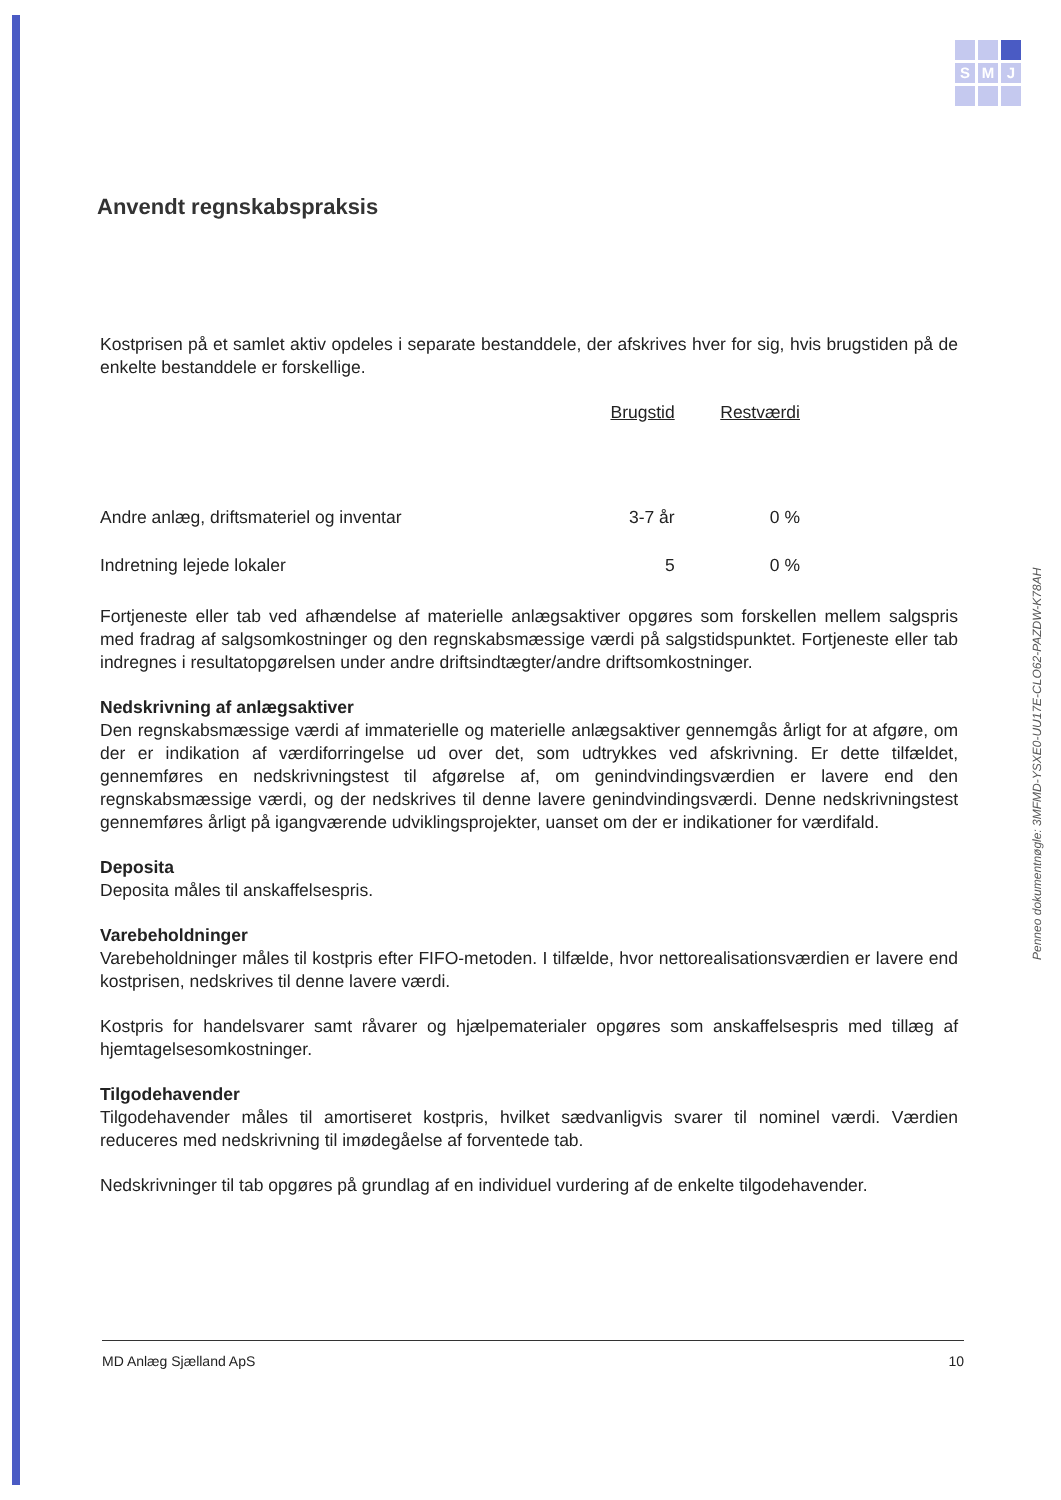S M J
Penneo dokumentnøgle: 3MFMD-YSXE0-UU17E-CLO62-PAZDW-K78AH
Anvendt regnskabspraksis
Kostprisen på et samlet aktiv opdeles i separate bestanddele, der afskrives hver for sig, hvis brugstiden på de enkelte bestanddele er forskellige.
| | Brugstid | Restværdi |
| Andre anlæg, driftsmateriel og inventar | 3-7 år | 0 % |
| Indretning lejede lokaler | 5 | 0 % |
Fortjeneste eller tab ved afhændelse af materielle anlægsaktiver opgøres som forskellen mellem salgspris med fradrag af salgsomkostninger og den regnskabsmæssige værdi på salgstidspunktet. Fortjeneste eller tab indregnes i resultatopgørelsen under andre driftsindtægter/andre driftsomkostninger.
Nedskrivning af anlægsaktiver
Den regnskabsmæssige værdi af immaterielle og materielle anlægsaktiver gennemgås årligt for at afgøre, om der er indikation af værdiforringelse ud over det, som udtrykkes ved afskrivning. Er dette tilfældet, gennemføres en nedskrivningstest til afgørelse af, om genindvindingsværdien er lavere end den regnskabsmæssige værdi, og der nedskrives til denne lavere genindvindingsværdi. Denne nedskrivningstest gennemføres årligt på igangværende udviklingsprojekter, uanset om der er indikationer for værdifald.
Deposita
Deposita måles til anskaffelsespris.
Varebeholdninger
Varebeholdninger måles til kostpris efter FIFO-metoden. I tilfælde, hvor nettorealisationsværdien er lavere end kostprisen, nedskrives til denne lavere værdi.
Kostpris for handelsvarer samt råvarer og hjælpematerialer opgøres som anskaffelsespris med tillæg af hjemtagelsesomkostninger.
Tilgodehavender
Tilgodehavender måles til amortiseret kostpris, hvilket sædvanligvis svarer til nominel værdi. Værdien reduceres med nedskrivning til imødegåelse af forventede tab.
Nedskrivninger til tab opgøres på grundlag af en individuel vurdering af de enkelte tilgodehavender.
MD Anlæg Sjælland ApS 10